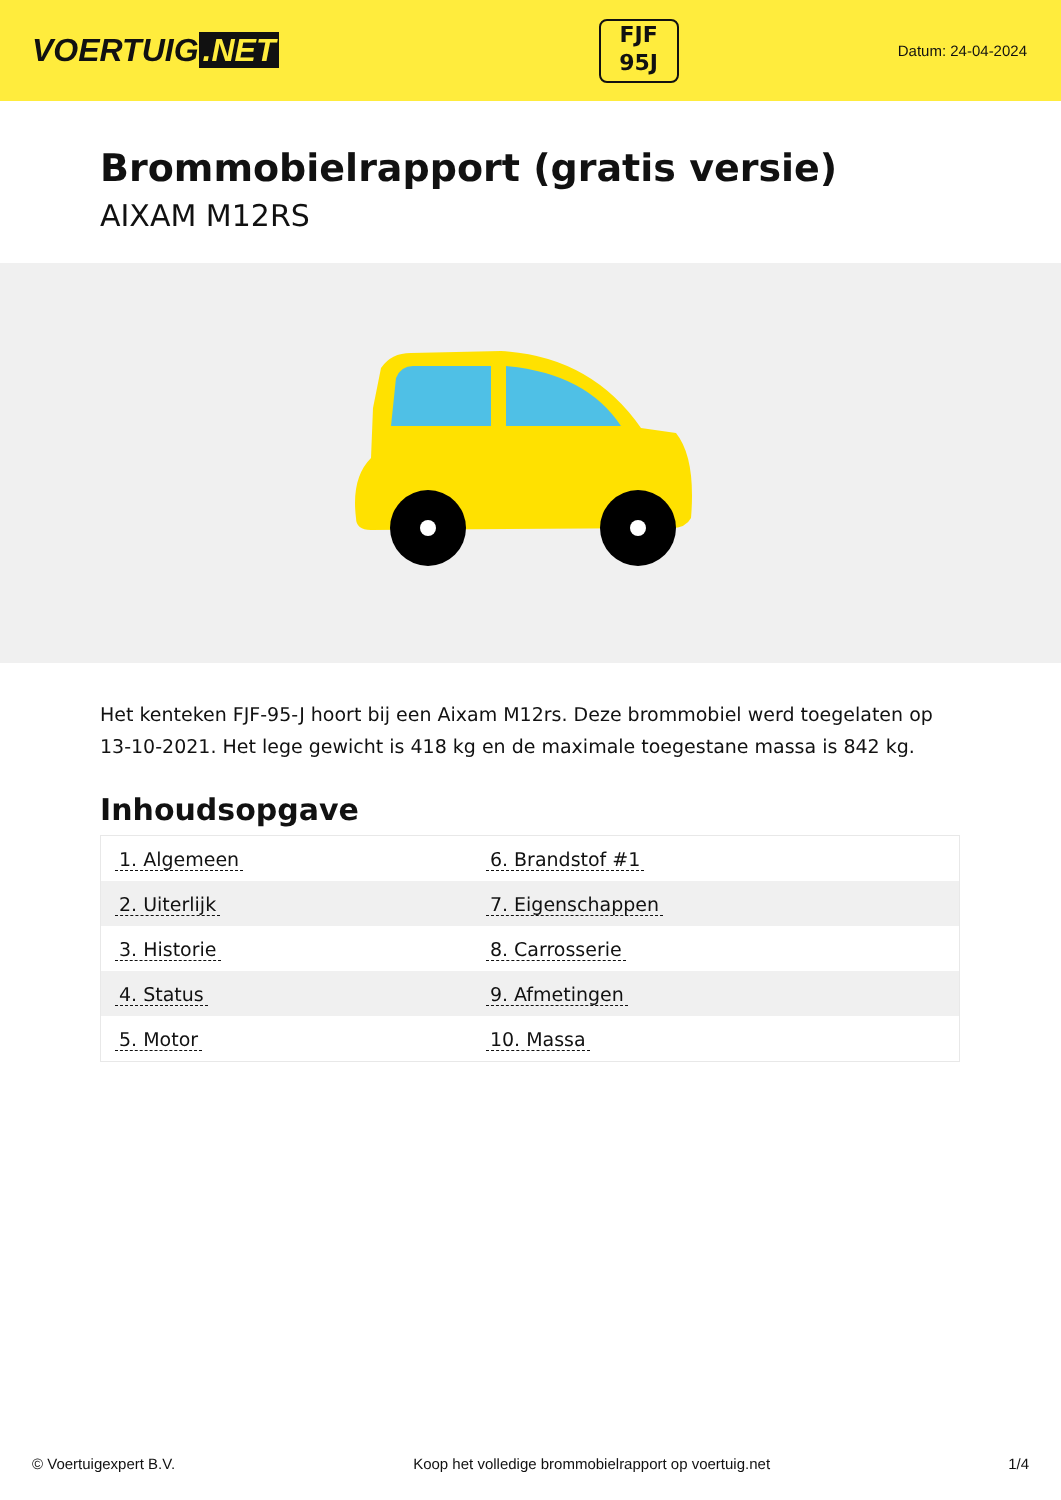VOERTUIG.NET
FJF
95J
Datum: 24-04-2024
Brommobielrapport (gratis versie)
AIXAM M12RS
Het kenteken FJF-95-J hoort bij een Aixam M12rs. Deze brommobiel werd toegelaten op 13-10-2021. Het lege gewicht is 418 kg en de maximale toegestane massa is 842 kg.
Inhoudsopgave
| 1. Algemeen | 6. Brandstof #1 |
| 2. Uiterlijk | 7. Eigenschappen |
| 3. Historie | 8. Carrosserie |
| 4. Status | 9. Afmetingen |
| 5. Motor | 10. Massa |
© Voertuigexpert B.V. Koop het volledige brommobielrapport op voertuig.net 1/4